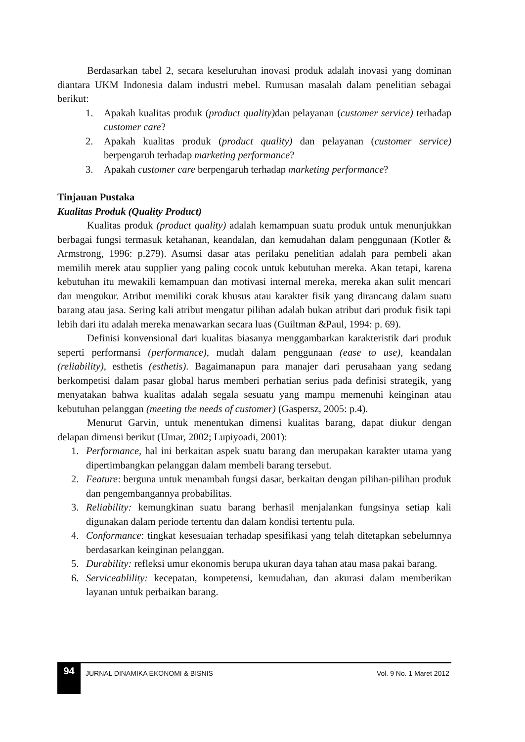Berdasarkan tabel 2, secara keseluruhan inovasi produk adalah inovasi yang dominan diantara UKM Indonesia dalam industri mebel. Rumusan masalah dalam penelitian sebagai berikut:
1. Apakah kualitas produk (product quality) dan pelayanan (customer service) terhadap customer care?
2. Apakah kualitas produk (product quality) dan pelayanan (customer service) berpengaruh terhadap marketing performance?
3. Apakah customer care berpengaruh terhadap marketing performance?
Tinjauan Pustaka
Kualitas Produk (Quality Product)
Kualitas produk (product quality) adalah kemampuan suatu produk untuk menunjukkan berbagai fungsi termasuk ketahanan, keandalan, dan kemudahan dalam penggunaan (Kotler & Armstrong, 1996: p.279). Asumsi dasar atas perilaku penelitian adalah para pembeli akan memilih merek atau supplier yang paling cocok untuk kebutuhan mereka. Akan tetapi, karena kebutuhan itu mewakili kemampuan dan motivasi internal mereka, mereka akan sulit mencari dan mengukur. Atribut memiliki corak khusus atau karakter fisik yang dirancang dalam suatu barang atau jasa. Sering kali atribut mengatur pilihan adalah bukan atribut dari produk fisik tapi lebih dari itu adalah mereka menawarkan secara luas (Guiltman &Paul, 1994: p. 69).
Definisi konvensional dari kualitas biasanya menggambarkan karakteristik dari produk seperti performansi (performance), mudah dalam penggunaan (ease to use), keandalan (reliability), esthetis (esthetis). Bagaimanapun para manajer dari perusahaan yang sedang berkompetisi dalam pasar global harus memberi perhatian serius pada definisi strategik, yang menyatakan bahwa kualitas adalah segala sesuatu yang mampu memenuhi keinginan atau kebutuhan pelanggan (meeting the needs of customer) (Gaspersz, 2005: p.4).
Menurut Garvin, untuk menentukan dimensi kualitas barang, dapat diukur dengan delapan dimensi berikut (Umar, 2002; Lupiyoadi, 2001):
1. Performance, hal ini berkaitan aspek suatu barang dan merupakan karakter utama yang dipertimbangkan pelanggan dalam membeli barang tersebut.
2. Feature: berguna untuk menambah fungsi dasar, berkaitan dengan pilihan-pilihan produk dan pengembangannya probabilitas.
3. Reliability: kemungkinan suatu barang berhasil menjalankan fungsinya setiap kali digunakan dalam periode tertentu dan dalam kondisi tertentu pula.
4. Conformance: tingkat kesesuaian terhadap spesifikasi yang telah ditetapkan sebelumnya berdasarkan keinginan pelanggan.
5. Durability: refleksi umur ekonomis berupa ukuran daya tahan atau masa pakai barang.
6. Serviceablility: kecepatan, kompetensi, kemudahan, dan akurasi dalam memberikan layanan untuk perbaikan barang.
94
JURNAL DINAMIKA EKONOMI & BISNIS
Vol. 9 No. 1 Maret 2012